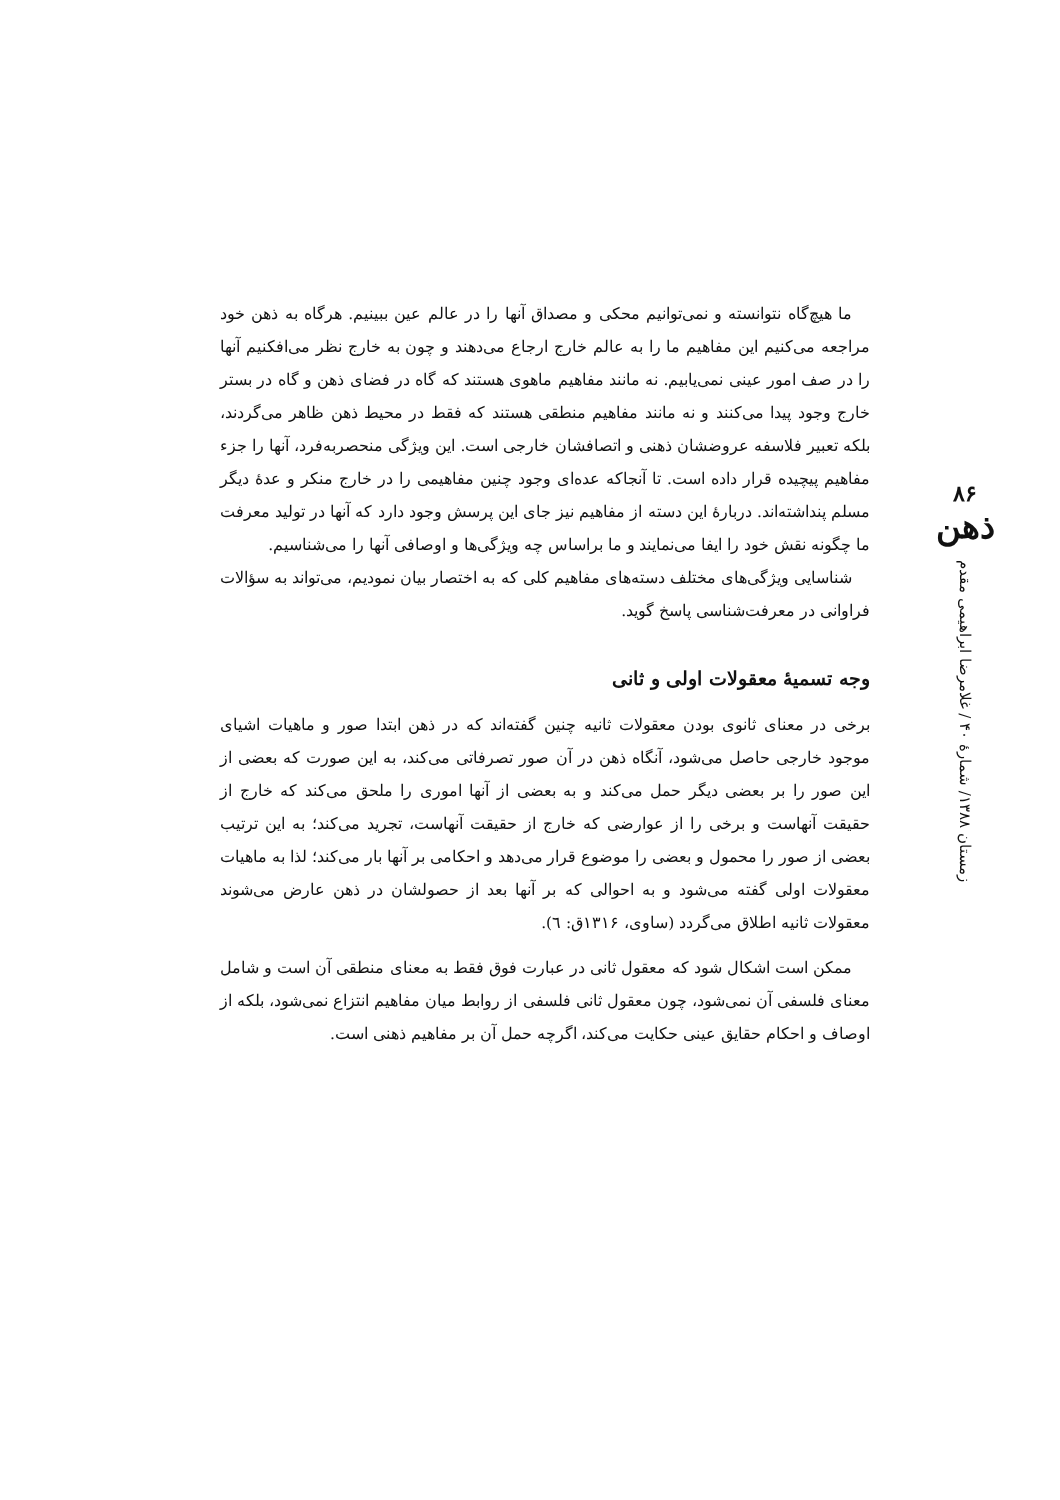۸۶
ذهن
زمستان ۱۳۸۸/ شمارهٔ ۴۰ / غلامرضا ابراهیمی مقدم
ما هیچ‌گاه نتوانسته و نمی‌توانیم محکی و مصداق آنها را در عالم عین ببینیم. هرگاه به ذهن خود مراجعه می‌کنیم این مفاهیم ما را به عالم خارج ارجاع می‌دهند و چون به خارج نظر می‌افکنیم آنها را در صف امور عینی نمی‌یابیم. نه مانند مفاهیم ماهوی هستند که گاه در فضای ذهن و گاه در بستر خارج وجود پیدا می‌کنند و نه مانند مفاهیم منطقی هستند که فقط در محیط ذهن ظاهر می‌گردند، بلکه تعبیر فلاسفه عروضشان ذهنی و اتصافشان خارجی است. این ویژگی منحصربه‌فرد، آنها را جزء مفاهیم پیچیده قرار داده است. تا آنجاکه عده‌ای وجود چنین مفاهیمی را در خارج منکر و عدهٔ دیگر مسلم پنداشته‌اند. دربارهٔ این دسته از مفاهیم نیز جای این پرسش وجود دارد که آنها در تولید معرفت ما چگونه نقش خود را ایفا می‌نمایند و ما براساس چه ویژگی‌ها و اوصافی آنها را می‌شناسیم.
شناسایی ویژگی‌های مختلف دسته‌های مفاهیم کلی که به اختصار بیان نمودیم، می‌تواند به سؤالات فراوانی در معرفت‌شناسی پاسخ گوید.
وجه تسمیهٔ معقولات اولی و ثانی
برخی در معنای ثانوی بودن معقولات ثانیه چنین گفته‌اند که در ذهن ابتدا صور و ماهیات اشیای موجود خارجی حاصل می‌شود، آنگاه ذهن در آن صور تصرفاتی می‌کند، به این صورت که بعضی از این صور را بر بعضی دیگر حمل می‌کند و به بعضی از آنها اموری را ملحق می‌کند که خارج از حقیقت آنهاست و برخی را از عوارضی که خارج از حقیقت آنهاست، تجرید می‌کند؛ به این ترتیب بعضی از صور را محمول و بعضی را موضوع قرار می‌دهد و احکامی بر آنها بار می‌کند؛ لذا به ماهیات معقولات اولی گفته می‌شود و به احوالی که بر آنها بعد از حصولشان در ذهن عارض می‌شوند معقولات ثانیه اطلاق می‌گردد (ساوی، ۱۳۱۶ق: ٦).
ممکن است اشکال شود که معقول ثانی در عبارت فوق فقط به معنای منطقی آن است و شامل معنای فلسفی آن نمی‌شود، چون معقول ثانی فلسفی از روابط میان مفاهیم انتزاع نمی‌شود، بلکه از اوصاف و احکام حقایق عینی حکایت می‌کند، اگرچه حمل آن بر مفاهیم ذهنی است.